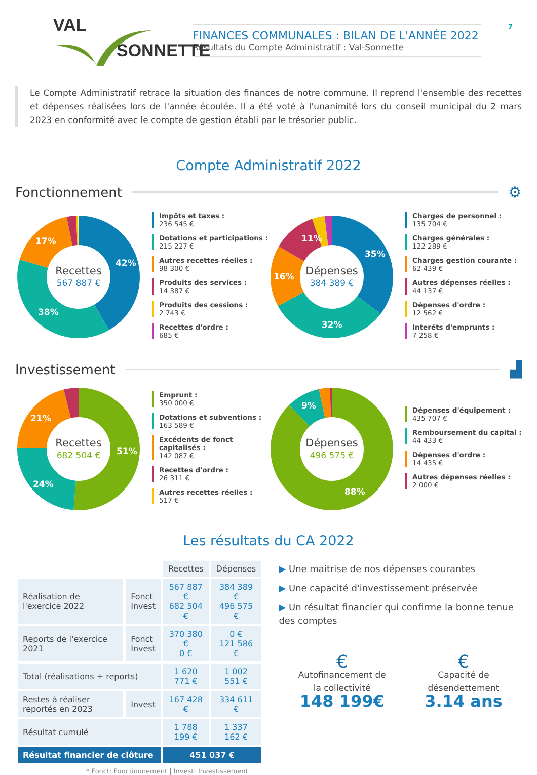VAL
SONNETTE
FINANCES COMMUNALES : BILAN DE L'ANNÉE 2022
Résultats du Compte Administratif : Val-Sonnette
7
Le Compte Administratif retrace la situation des finances de notre commune. Il reprend l'ensemble des recettes et dépenses réalisées lors de l'année écoulée. Il a été voté à l'unanimité lors du conseil municipal du 2 mars 2023 en conformité avec le compte de gestion établi par le trésorier public.
Compte Administratif 2022
Fonctionnement
⚙
42%
38%
17%
Recettes
567 887 €
Impôts et taxes :
236 545 €
Dotations et participations :
215 227 €
Autres recettes réelles :
98 300 €
Produits des services :
14 387 €
Produits des cessions :
2 743 €
Recettes d'ordre :
685 €
35%
32%
16%
11%
Dépenses
384 389 €
Charges de personnel :
135 704 €
Charges générales :
122 289 €
Charges gestion courante :
62 439 €
Autres dépenses réelles :
44 137 €
Dépenses d'ordre :
12 562 €
Interêts d'emprunts :
7 258 €
Investissement
▟
51%
24%
21%
Recettes
682 504 €
Emprunt :
350 000 €
Dotations et subventions :
163 589 €
Excédents de fonct capitalisés :
142 087 €
Recettes d'ordre :
26 311 €
Autres recettes réelles :
517 €
88%
9%
Dépenses
496 575 €
Dépenses d'équipement :
435 707 €
Remboursement du capital :
44 433 €
Dépenses d'ordre :
14 435 €
Autres dépenses réelles :
2 000 €
Les résultats du CA 2022
| | | Recettes | Dépenses |
| Réalisation de l'exercice 2022 | Fonct Invest | 567 887 € 682 504 € | 384 389 € 496 575 € |
| Reports de l'exercice 2021 | Fonct Invest | 370 380 € 0 € | 0 € 121 586 € |
| Total (réalisations + reports) | | 1 620 771 € | 1 002 551 € |
| Restes à réaliser reportés en 2023 | Invest | 167 428 € | 334 611 € |
| Résultat cumulé | | 1 788 199 € | 1 337 162 € |
| Résultat financier de clôture | | 451 037 € | |
* Fonct: Fonctionnement | Invest: Investissement
▶ Une maitrise de nos dépenses courantes
▶ Une capacité d'investissement préservée
▶ Un résultat financier qui confirme la bonne tenue des comptes
€
Autofinancement de
la collectivité
148 199€
€
Capacité de
désendettement
3.14 ans